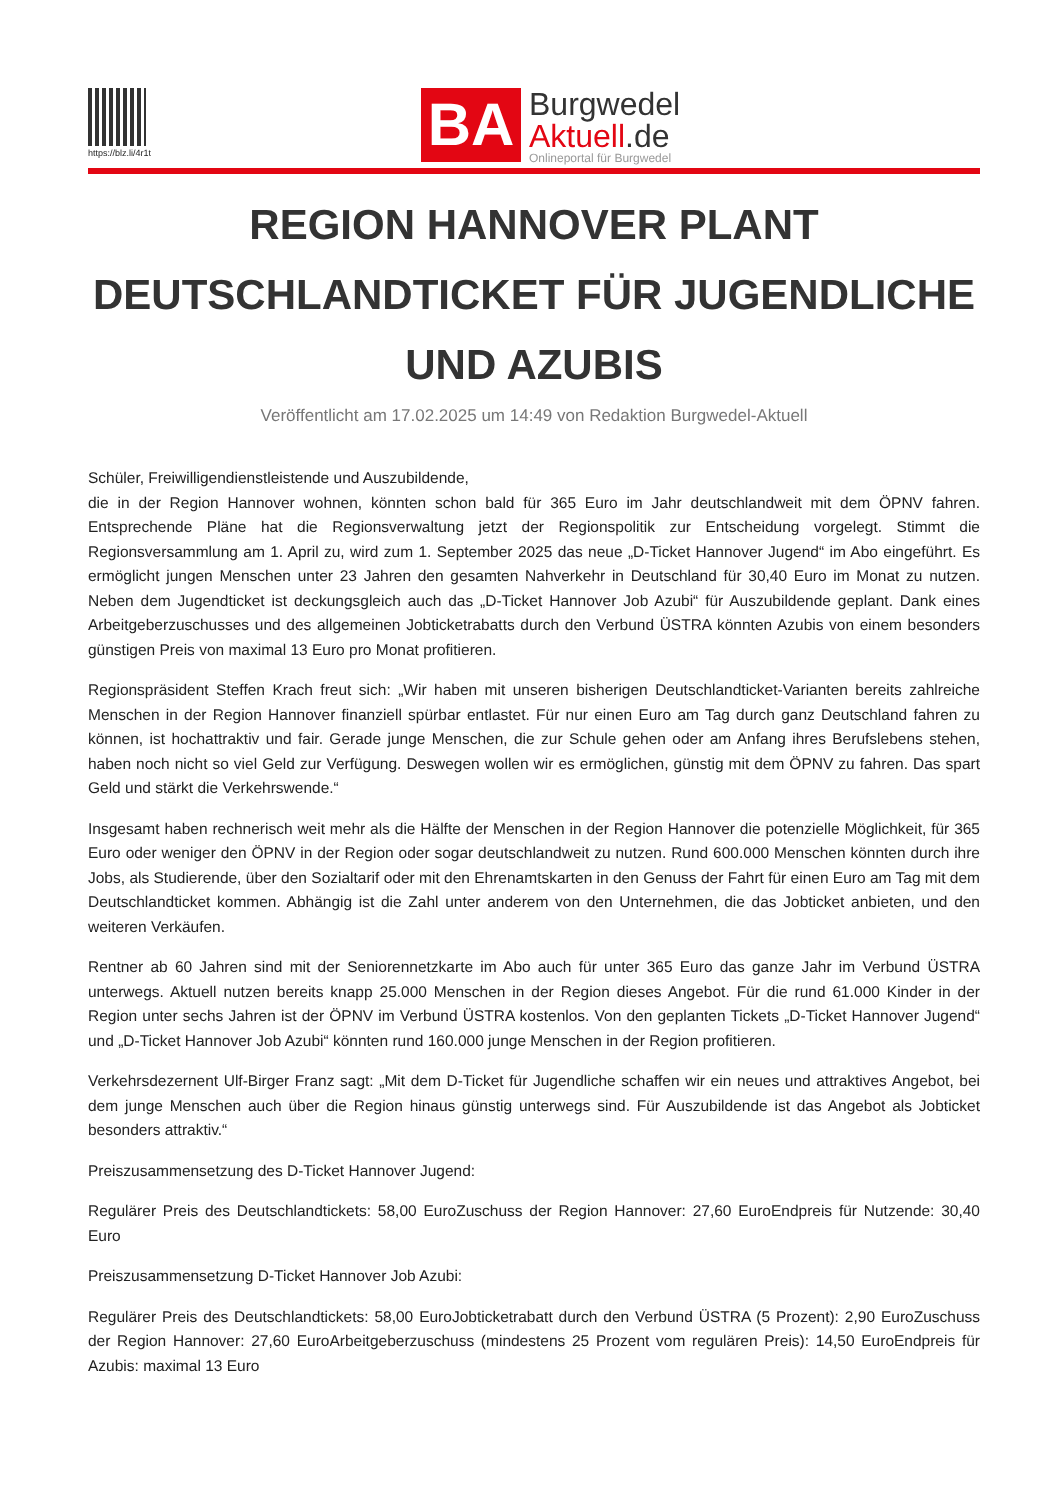https://blz.li/4r1t
BA
Burgwedel
Aktuell.de
Onlineportal für Burgwedel
REGION HANNOVER PLANT DEUTSCHLANDTICKET FÜR JUGENDLICHE UND AZUBIS
Veröffentlicht am 17.02.2025 um 14:49 von Redaktion Burgwedel-Aktuell
Schüler, Freiwilligendienstleistende und Auszubildende,
die in der Region Hannover wohnen, könnten schon bald für 365 Euro im Jahr deutschlandweit mit dem ÖPNV fahren. Entsprechende Pläne hat die Regionsverwaltung jetzt der Regionspolitik zur Entscheidung vorgelegt. Stimmt die Regionsversammlung am 1. April zu, wird zum 1. September 2025 das neue „D-Ticket Hannover Jugend“ im Abo eingeführt. Es ermöglicht jungen Menschen unter 23 Jahren den gesamten Nahverkehr in Deutschland für 30,40 Euro im Monat zu nutzen. Neben dem Jugendticket ist deckungsgleich auch das „D-Ticket Hannover Job Azubi“ für Auszubildende geplant. Dank eines Arbeitgeberzuschusses und des allgemeinen Jobticketrabatts durch den Verbund ÜSTRA könnten Azubis von einem besonders günstigen Preis von maximal 13 Euro pro Monat profitieren.
Regionspräsident Steffen Krach freut sich: „Wir haben mit unseren bisherigen Deutschlandticket-Varianten bereits zahlreiche Menschen in der Region Hannover finanziell spürbar entlastet. Für nur einen Euro am Tag durch ganz Deutschland fahren zu können, ist hochattraktiv und fair. Gerade junge Menschen, die zur Schule gehen oder am Anfang ihres Berufslebens stehen, haben noch nicht so viel Geld zur Verfügung. Deswegen wollen wir es ermöglichen, günstig mit dem ÖPNV zu fahren. Das spart Geld und stärkt die Verkehrswende.“
Insgesamt haben rechnerisch weit mehr als die Hälfte der Menschen in der Region Hannover die potenzielle Möglichkeit, für 365 Euro oder weniger den ÖPNV in der Region oder sogar deutschlandweit zu nutzen. Rund 600.000 Menschen könnten durch ihre Jobs, als Studierende, über den Sozialtarif oder mit den Ehrenamtskarten in den Genuss der Fahrt für einen Euro am Tag mit dem Deutschlandticket kommen. Abhängig ist die Zahl unter anderem von den Unternehmen, die das Jobticket anbieten, und den weiteren Verkäufen.
Rentner ab 60 Jahren sind mit der Seniorennetzkarte im Abo auch für unter 365 Euro das ganze Jahr im Verbund ÜSTRA unterwegs. Aktuell nutzen bereits knapp 25.000 Menschen in der Region dieses Angebot. Für die rund 61.000 Kinder in der Region unter sechs Jahren ist der ÖPNV im Verbund ÜSTRA kostenlos. Von den geplanten Tickets „D-Ticket Hannover Jugend“ und „D-Ticket Hannover Job Azubi“ könnten rund 160.000 junge Menschen in der Region profitieren.
Verkehrsdezernent Ulf-Birger Franz sagt: „Mit dem D-Ticket für Jugendliche schaffen wir ein neues und attraktives Angebot, bei dem junge Menschen auch über die Region hinaus günstig unterwegs sind. Für Auszubildende ist das Angebot als Jobticket besonders attraktiv.“
Preiszusammensetzung des D-Ticket Hannover Jugend:
Regulärer Preis des Deutschlandtickets: 58,00 EuroZuschuss der Region Hannover: 27,60 EuroEndpreis für Nutzende: 30,40 Euro
Preiszusammensetzung D-Ticket Hannover Job Azubi:
Regulärer Preis des Deutschlandtickets: 58,00 EuroJobticketrabatt durch den Verbund ÜSTRA (5 Prozent): 2,90 EuroZuschuss der Region Hannover: 27,60 EuroArbeitgeberzuschuss (mindestens 25 Prozent vom regulären Preis): 14,50 EuroEndpreis für Azubis: maximal 13 Euro